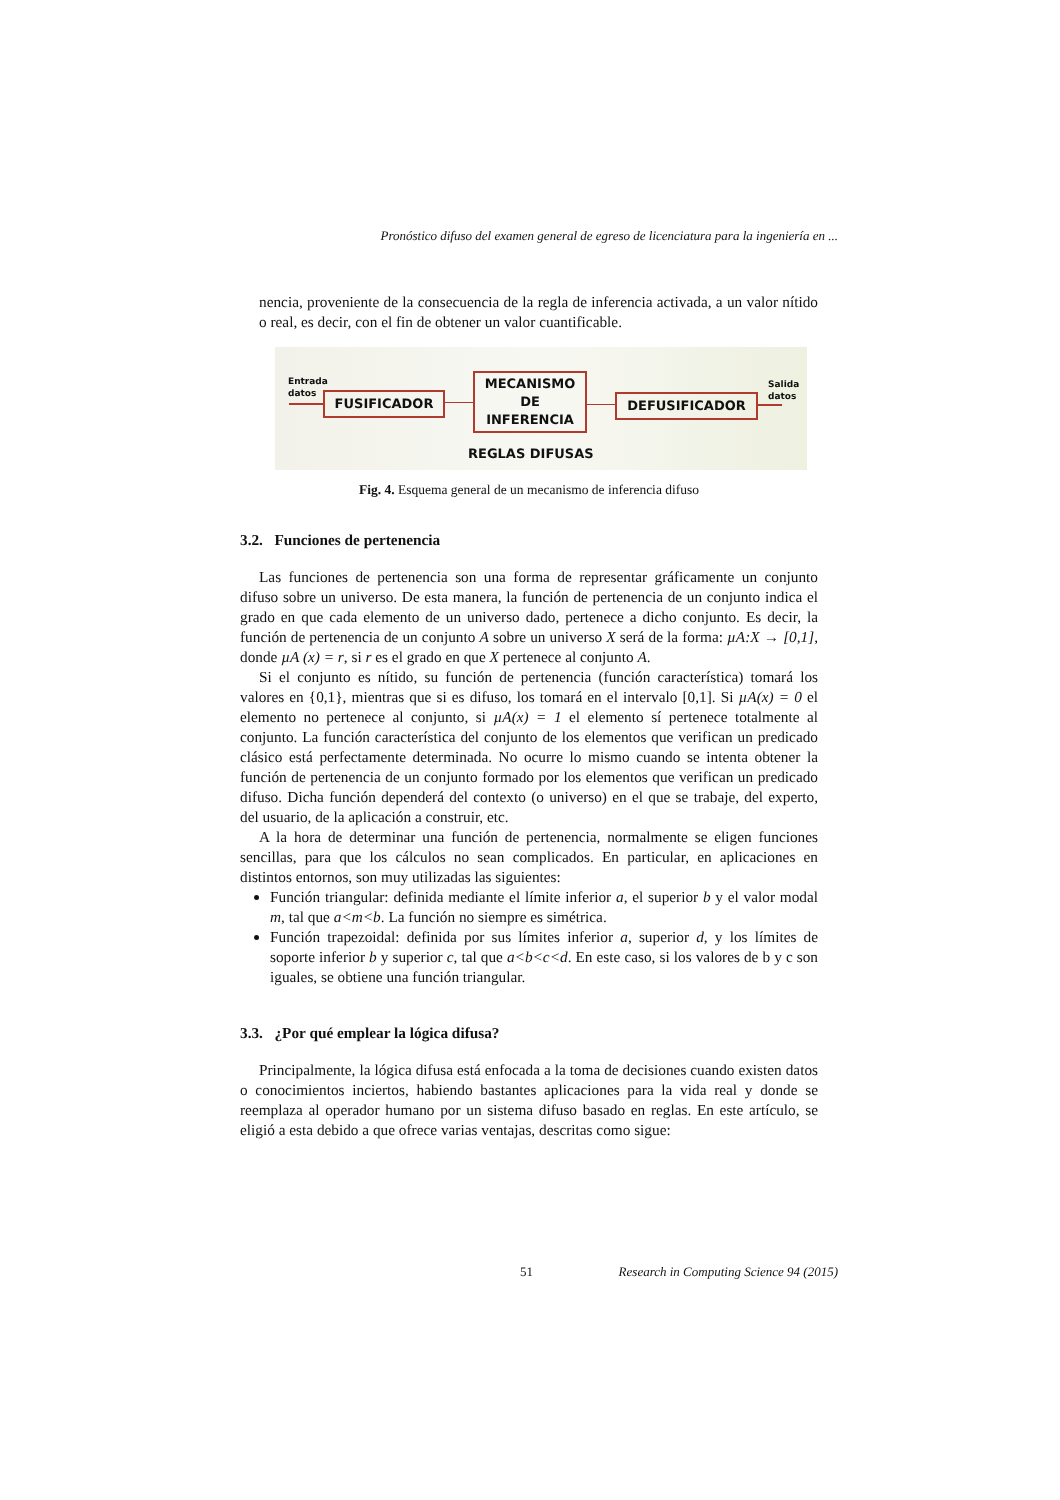Pronóstico difuso del examen general de egreso de licenciatura para la ingeniería en ...
nencia, proveniente de la consecuencia de la regla de inferencia activada, a un valor nítido o real, es decir, con el fin de obtener un valor cuantificable.
Entrada
datos
FUSIFICADOR
MECANISMO
DE
INFERENCIA
DEFUSIFICADOR
Salida
datos
REGLAS DIFUSAS
Fig. 4. Esquema general de un mecanismo de inferencia difuso
3.2. Funciones de pertenencia
Las funciones de pertenencia son una forma de representar gráficamente un conjunto difuso sobre un universo. De esta manera, la función de pertenencia de un conjunto indica el grado en que cada elemento de un universo dado, pertenece a dicho conjunto. Es decir, la función de pertenencia de un conjunto A sobre un universo X será de la forma: µA:X → [0,1], donde µA (x) = r, si r es el grado en que X pertenece al conjunto A.
Si el conjunto es nítido, su función de pertenencia (función característica) tomará los valores en {0,1}, mientras que si es difuso, los tomará en el intervalo [0,1]. Si µA(x) = 0 el elemento no pertenece al conjunto, si µA(x) = 1 el elemento sí pertenece totalmente al conjunto. La función característica del conjunto de los elementos que verifican un predicado clásico está perfectamente determinada. No ocurre lo mismo cuando se intenta obtener la función de pertenencia de un conjunto formado por los elementos que verifican un predicado difuso. Dicha función dependerá del contexto (o universo) en el que se trabaje, del experto, del usuario, de la aplicación a construir, etc.
A la hora de determinar una función de pertenencia, normalmente se eligen funciones sencillas, para que los cálculos no sean complicados. En particular, en aplicaciones en distintos entornos, son muy utilizadas las siguientes:
Función triangular: definida mediante el límite inferior a, el superior b y el valor modal m, tal que a<m<b. La función no siempre es simétrica.
Función trapezoidal: definida por sus límites inferior a, superior d, y los límites de soporte inferior b y superior c, tal que a<b<c<d. En este caso, si los valores de b y c son iguales, se obtiene una función triangular.
3.3. ¿Por qué emplear la lógica difusa?
Principalmente, la lógica difusa está enfocada a la toma de decisiones cuando existen datos o conocimientos inciertos, habiendo bastantes aplicaciones para la vida real y donde se reemplaza al operador humano por un sistema difuso basado en reglas. En este artículo, se eligió a esta debido a que ofrece varias ventajas, descritas como sigue:
51 Research in Computing Science 94 (2015)